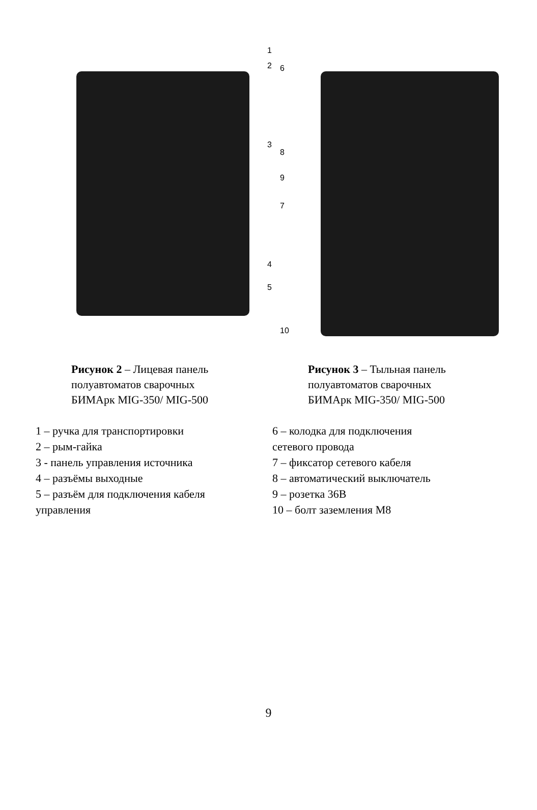1
2
3
4
5
6
8
9
7
10
Рисунок 2 – Лицевая панель
полуавтоматов сварочных
БИМАрк MIG-350/ MIG-500
Рисунок 3 – Тыльная панель
полуавтоматов сварочных
БИМАрк MIG-350/ MIG-500
1 – ручка для транспортировки
2 – рым-гайка
3 - панель управления источника
4 – разъёмы выходные
5 – разъём для подключения кабеля
управления
6 – колодка для подключения
сетевого провода
7 – фиксатор сетевого кабеля
8 – автоматический выключатель
9 – розетка 36В
10 – болт заземления М8
9